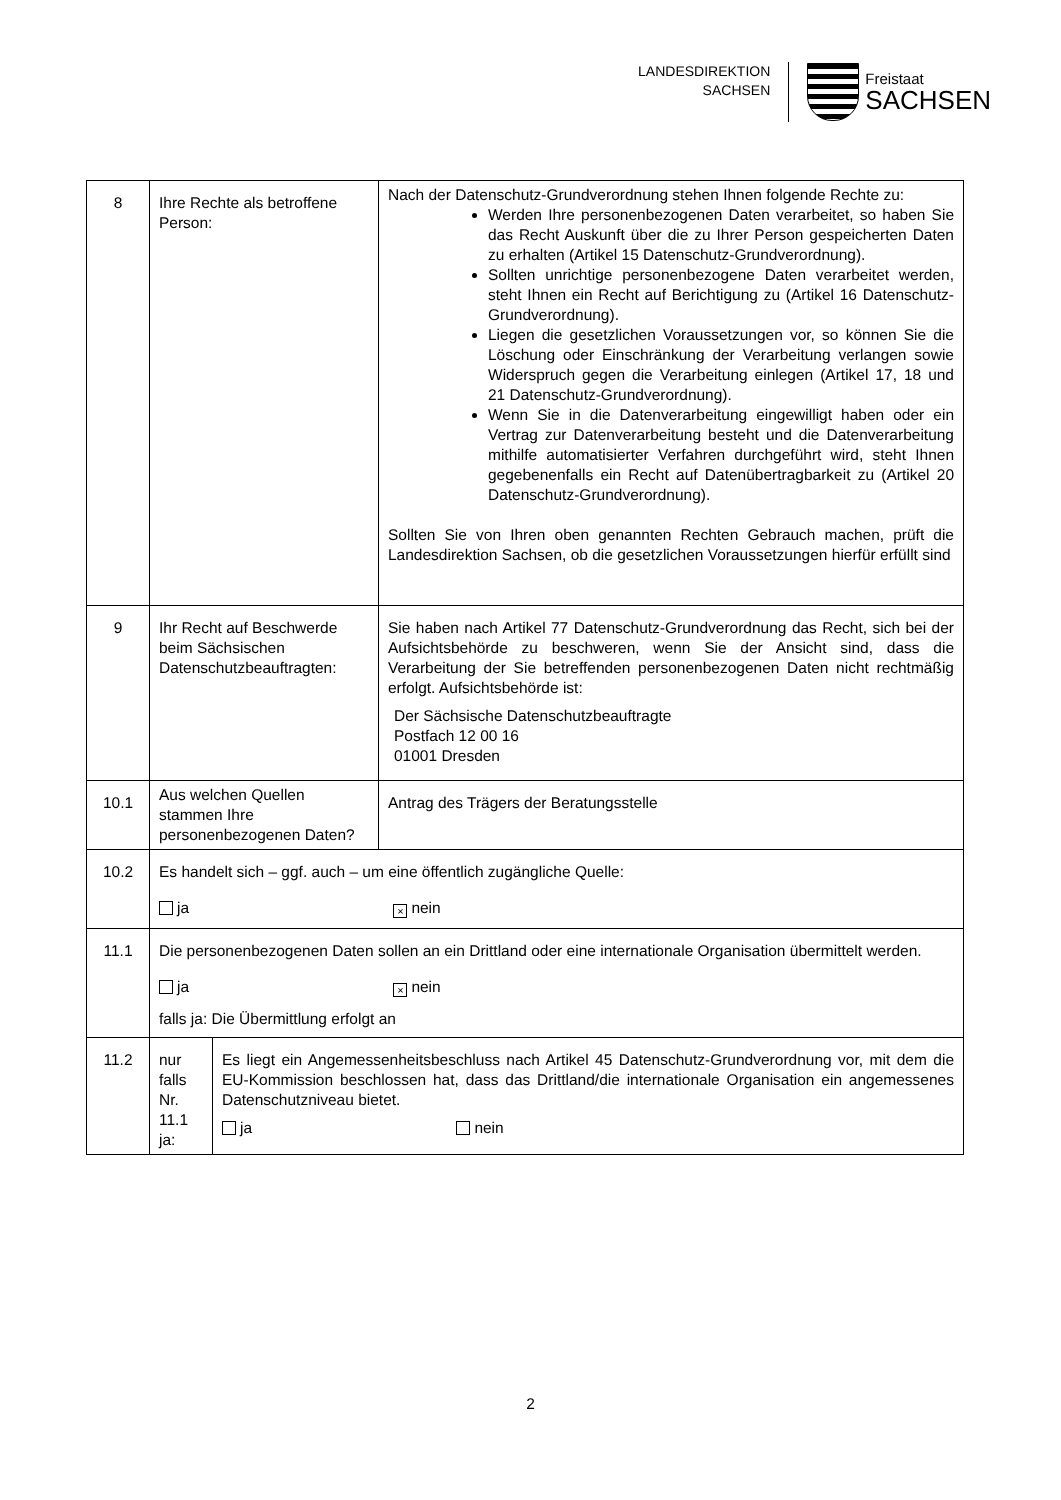LANDESDIREKTION
SACHSEN
Freistaat
SACHSEN
| 8 | Ihre Rechte als betroffene Person: | Nach der Datenschutz-Grundverordnung stehen Ihnen folgende Rechte zu: Werden Ihre personenbezogenen Daten verarbeitet, so haben Sie das Recht Auskunft über die zu Ihrer Person gespeicherten Daten zu erhalten (Artikel 15 Datenschutz-Grundverordnung). Sollten unrichtige personenbezogene Daten verarbeitet werden, steht Ihnen ein Recht auf Berichtigung zu (Artikel 16 Datenschutz-Grundverordnung). Liegen die gesetzlichen Voraussetzungen vor, so können Sie die Löschung oder Einschränkung der Verarbeitung verlangen sowie Widerspruch gegen die Verarbeitung einlegen (Artikel 17, 18 und 21 Datenschutz-Grundverordnung). Wenn Sie in die Datenverarbeitung eingewilligt haben oder ein Vertrag zur Datenverarbeitung besteht und die Datenverarbeitung mithilfe automatisierter Verfahren durchgeführt wird, steht Ihnen gegebenenfalls ein Recht auf Datenübertragbarkeit zu (Artikel 20 Datenschutz-Grundverordnung). Sollten Sie von Ihren oben genannten Rechten Gebrauch machen, prüft die Landesdirektion Sachsen, ob die gesetzlichen Voraussetzungen hierfür erfüllt sind |
| 9 | Ihr Recht auf Beschwerde beim Sächsischen Datenschutzbeauftragten: | Sie haben nach Artikel 77 Datenschutz-Grundverordnung das Recht, sich bei der Aufsichtsbehörde zu beschweren, wenn Sie der Ansicht sind, dass die Verarbeitung der Sie betreffenden personenbezogenen Daten nicht rechtmäßig erfolgt. Aufsichtsbehörde ist: Der Sächsische Datenschutzbeauftragte Postfach 12 00 16 01001 Dresden |
| 10.1 | Aus welchen Quellen stammen Ihre personenbezogenen Daten? | Antrag des Trägers der Beratungsstelle |
| 10.2 | Es handelt sich – ggf. auch – um eine öffentlich zugängliche Quelle: ja × nein | |
| 11.1 | Die personenbezogenen Daten sollen an ein Drittland oder eine internationale Organisation übermittelt werden. ja × nein falls ja: Die Übermittlung erfolgt an | |
| 11.2 | / nur falls Nr. 11.1 ja: / Es liegt ein Angemessenheitsbeschluss nach Artikel 45 Datenschutz-Grundverordnung vor, mit dem die EU-Kommission beschlossen hat, dass das Drittland/die internationale Organisation ein angemessenes Datenschutzniveau bietet. ja nein / | |
2